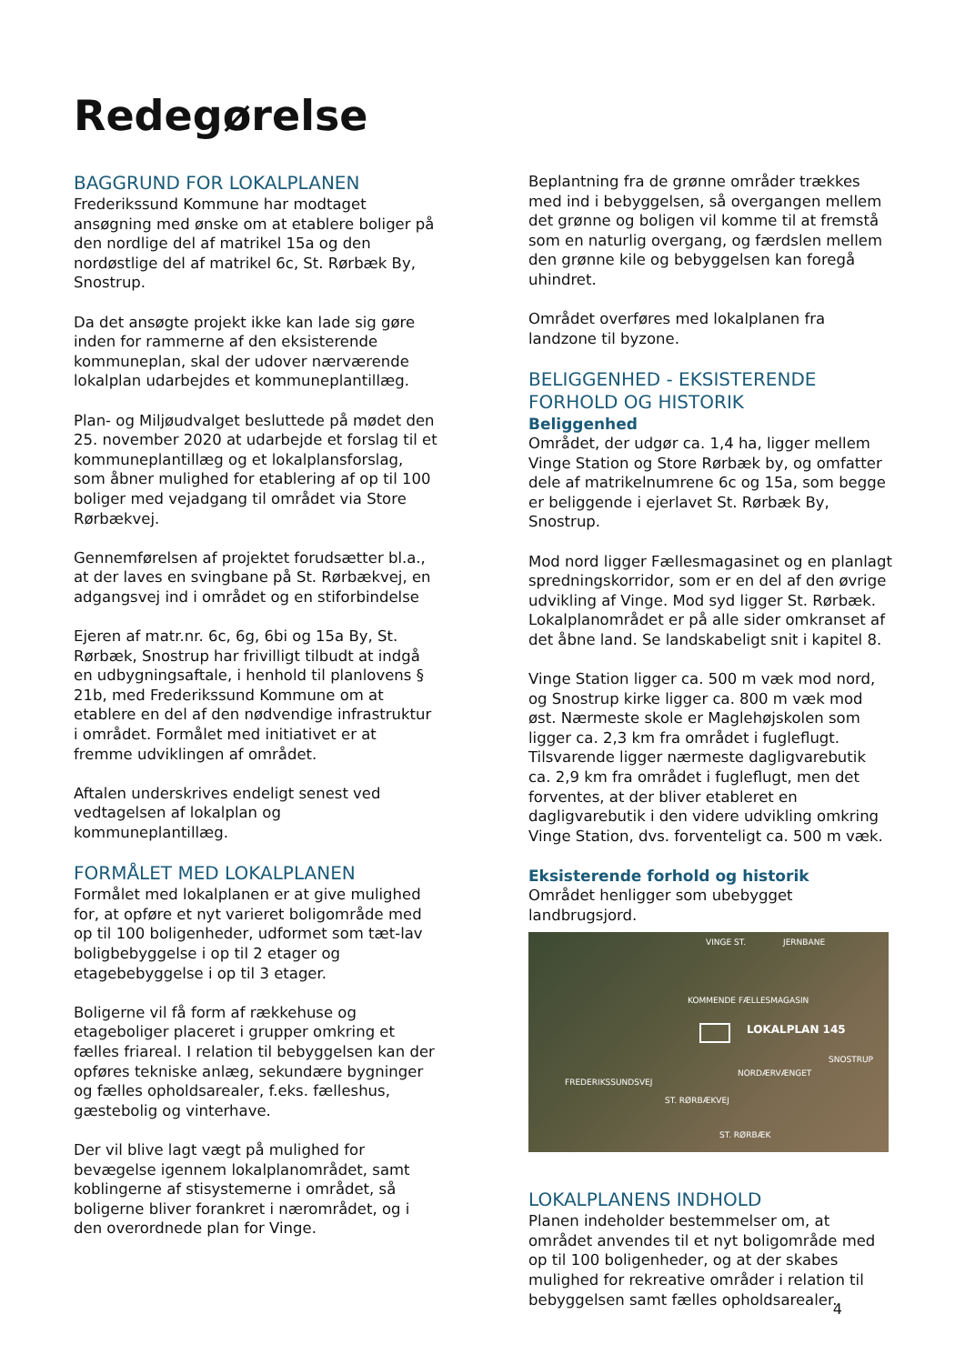Redegørelse
BAGGRUND FOR LOKALPLANEN
Frederikssund Kommune har modtaget ansøgning med ønske om at etablere boliger på den nordlige del af matrikel 15a og den nordøstlige del af matrikel 6c, St. Rørbæk By, Snostrup.
Da det ansøgte projekt ikke kan lade sig gøre inden for rammerne af den eksisterende kommuneplan, skal der udover nærværende lokalplan udarbejdes et kommuneplantillæg.
Plan- og Miljøudvalget besluttede på mødet den 25. november 2020 at udarbejde et forslag til et kommuneplantillæg og et lokalplansforslag, som åbner mulighed for etablering af op til 100 boliger med vejadgang til området via Store Rørbækvej.
Gennemførelsen af projektet forudsætter bl.a., at der laves en svingbane på St. Rørbækvej, en adgangsvej ind i området og en stiforbindelse
Ejeren af matr.nr. 6c, 6g, 6bi og 15a By, St. Rørbæk, Snostrup har frivilligt tilbudt at indgå en udbygningsaftale, i henhold til planlovens § 21b, med Frederikssund Kommune om at etablere en del af den nødvendige infrastruktur i området. Formålet med initiativet er at fremme udviklingen af området.
Aftalen underskrives endeligt senest ved vedtagelsen af lokalplan og kommuneplantillæg.
FORMÅLET MED LOKALPLANEN
Formålet med lokalplanen er at give mulighed for, at opføre et nyt varieret boligområde med op til 100 boligenheder, udformet som tæt-lav boligbebyggelse i op til 2 etager og etagebebyggelse i op til 3 etager.
Boligerne vil få form af rækkehuse og etageboliger placeret i grupper omkring et fælles friareal. I relation til bebyggelsen kan der opføres tekniske anlæg, sekundære bygninger og fælles opholdsarealer, f.eks. fælleshus, gæstebolig og vinterhave.
Der vil blive lagt vægt på mulighed for bevægelse igennem lokalplanområdet, samt koblingerne af stisystemerne i området, så boligerne bliver forankret i nærområdet, og i den overordnede plan for Vinge.
Beplantning fra de grønne områder trækkes med ind i bebyggelsen, så overgangen mellem det grønne og boligen vil komme til at fremstå som en naturlig overgang, og færdslen mellem den grønne kile og bebyggelsen kan foregå uhindret.
Området overføres med lokalplanen fra landzone til byzone.
BELIGGENHED - EKSISTERENDE FORHOLD OG HISTORIK
Beliggenhed
Området, der udgør ca. 1,4 ha, ligger mellem Vinge Station og Store Rørbæk by, og omfatter dele af matrikelnumrene 6c og 15a, som begge er beliggende i ejerlavet St. Rørbæk By, Snostrup.
Mod nord ligger Fællesmagasinet og en planlagt spredningskorridor, som er en del af den øvrige udvikling af Vinge. Mod syd ligger St. Rørbæk. Lokalplanområdet er på alle sider omkranset af det åbne land. Se landskabeligt snit i kapitel 8.
Vinge Station ligger ca. 500 m væk mod nord, og Snostrup kirke ligger ca. 800 m væk mod øst. Nærmeste skole er Maglehøjskolen som ligger ca. 2,3 km fra området i fugleflugt. Tilsvarende ligger nærmeste dagligvarebutik ca. 2,9 km fra området i fugleflugt, men det forventes, at der bliver etableret en dagligvarebutik i den videre udvikling omkring Vinge Station, dvs. forventeligt ca. 500 m væk.
Eksisterende forhold og historik
Området henligger som ubebygget landbrugsjord.
VINGE ST. JERNBANE
KOMMENDE FÆLLESMAGASIN
LOKALPLAN 145
SNOSTRUP
ST. RØRBÆK
FREDERIKSSUNDSVEJ
ST. RØRBÆKVEJ
NORDÆRVÆNGET
LOKALPLANENS INDHOLD
Planen indeholder bestemmelser om, at området anvendes til et nyt boligområde med op til 100 boligenheder, og at der skabes mulighed for rekreative områder i relation til bebyggelsen samt fælles opholdsarealer.
4